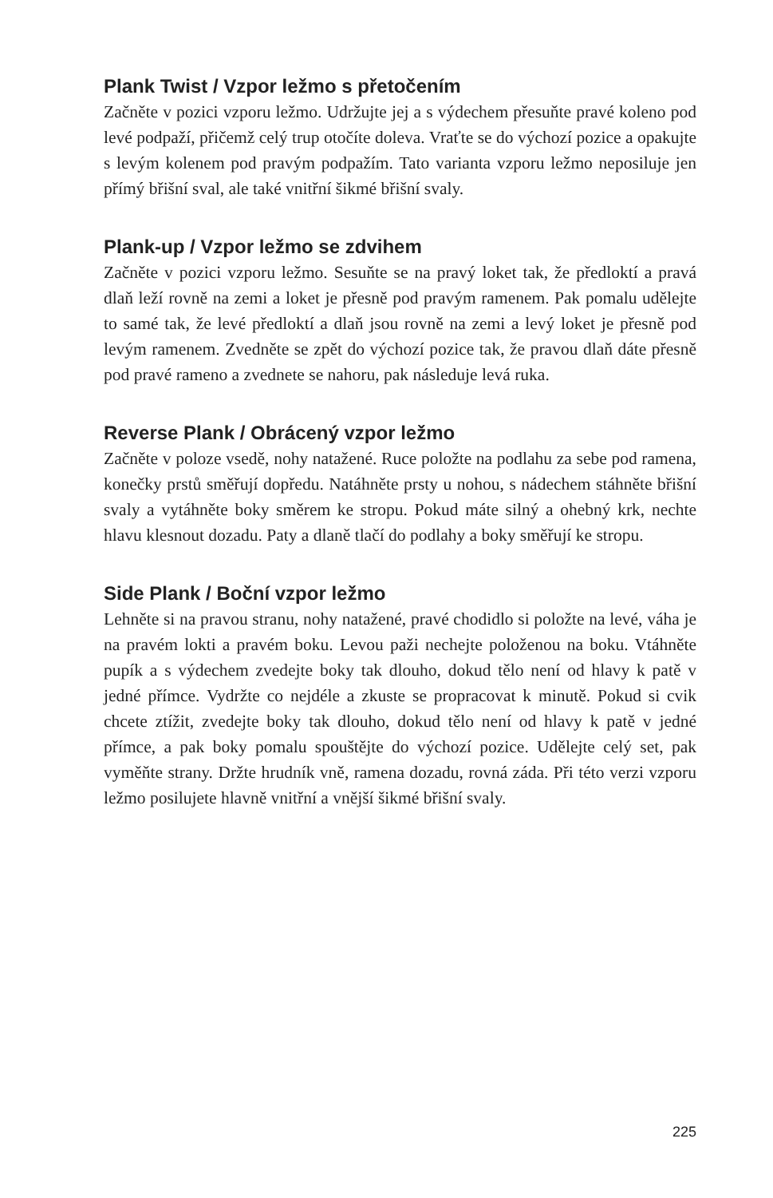Plank Twist / Vzpor ležmo s přetočením
Začněte v pozici vzporu ležmo. Udržujte jej a s výdechem přesuňte pravé koleno pod levé podpaží, přičemž celý trup otočíte doleva. Vraťte se do výchozí pozice a opakujte s levým kolenem pod pravým podpažím. Tato varianta vzporu ležmo neposiluje jen přímý břišní sval, ale také vnitřní šikmé břišní svaly.
Plank-up / Vzpor ležmo se zdvihem
Začněte v pozici vzporu ležmo. Sesuňte se na pravý loket tak, že předloktí a pravá dlaň leží rovně na zemi a loket je přesně pod pravým ramenem. Pak pomalu udělejte to samé tak, že levé předloktí a dlaň jsou rovně na zemi a levý loket je přesně pod levým ramenem. Zvedněte se zpět do výchozí pozice tak, že pravou dlaň dáte přesně pod pravé rameno a zvednete se nahoru, pak následuje levá ruka.
Reverse Plank / Obrácený vzpor ležmo
Začněte v poloze vsedě, nohy natažené. Ruce položte na podlahu za sebe pod ramena, konečky prstů směřují dopředu. Natáhněte prsty u nohou, s nádechem stáhněte břišní svaly a vytáhněte boky směrem ke stropu. Pokud máte silný a ohebný krk, nechte hlavu klesnout dozadu. Paty a dlaně tlačí do podlahy a boky směřují ke stropu.
Side Plank / Boční vzpor ležmo
Lehněte si na pravou stranu, nohy natažené, pravé chodidlo si položte na levé, váha je na pravém lokti a pravém boku. Levou paži nechejte položenou na boku. Vtáhněte pupík a s výdechem zvedejte boky tak dlouho, dokud tělo není od hlavy k patě v jedné přímce. Vydržte co nejdéle a zkuste se propracovat k minutě. Pokud si cvik chcete ztížit, zvedejte boky tak dlouho, dokud tělo není od hlavy k patě v jedné přímce, a pak boky pomalu spouštějte do výchozí pozice. Udělejte celý set, pak vyměňte strany. Držte hrudník vně, ramena dozadu, rovná záda. Při této verzi vzporu ležmo posilujete hlavně vnitřní a vnější šikmé břišní svaly.
225